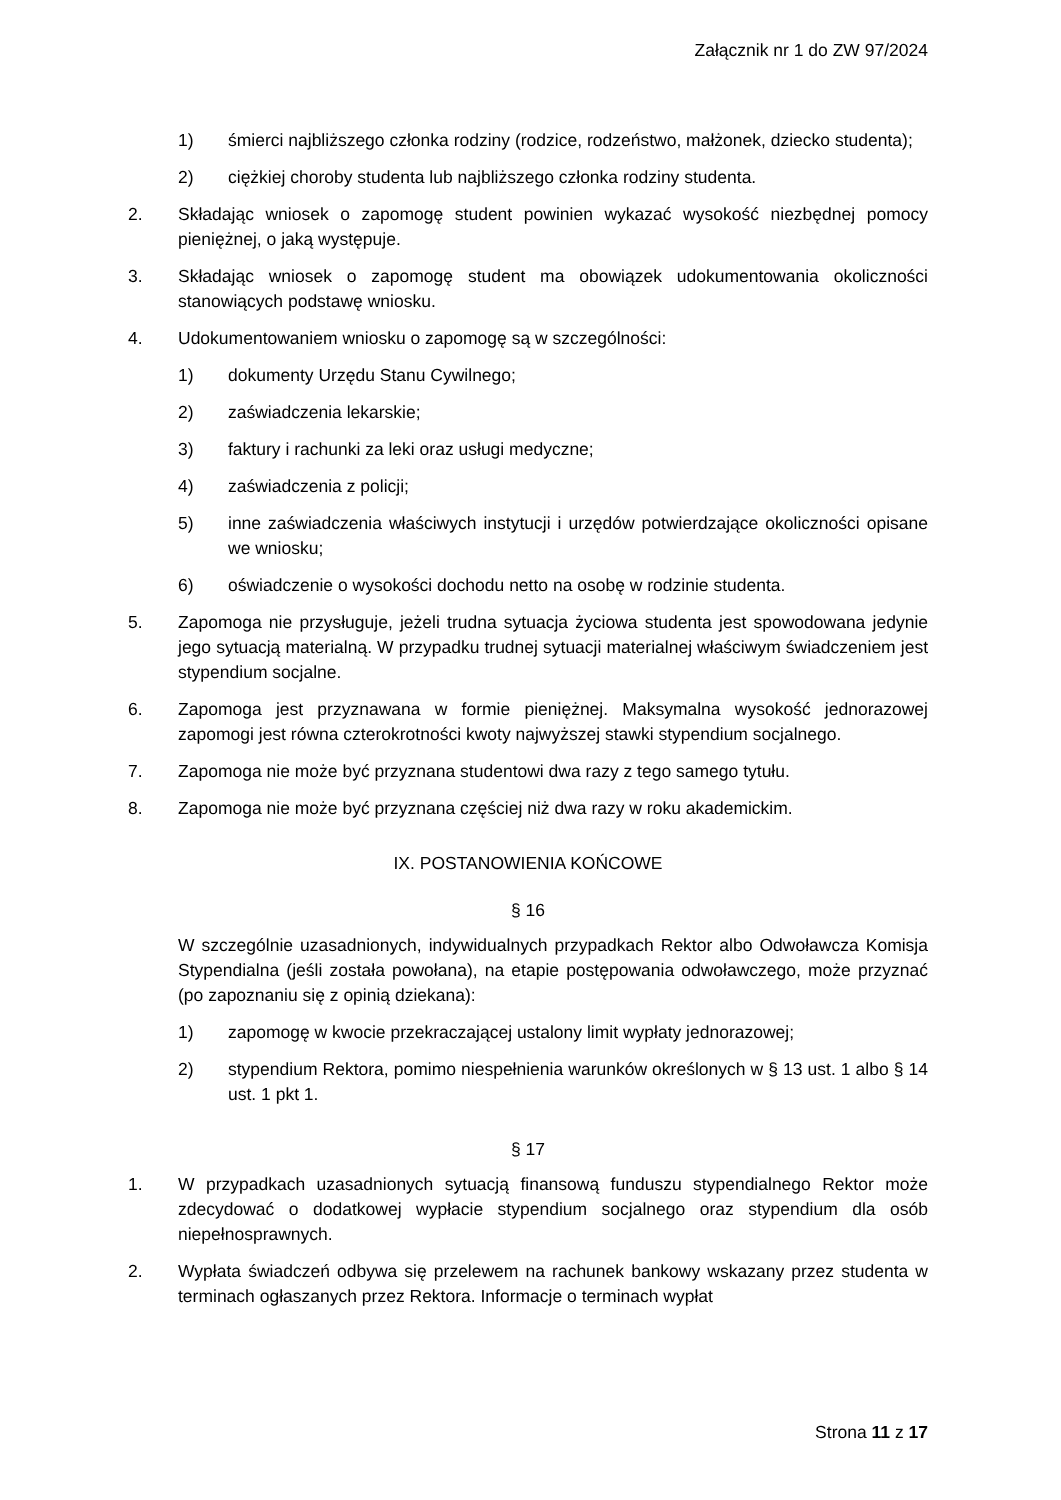Załącznik nr 1 do ZW 97/2024
1) śmierci najbliższego członka rodziny (rodzice, rodzeństwo, małżonek, dziecko studenta);
2) ciężkiej choroby studenta lub najbliższego członka rodziny studenta.
2. Składając wniosek o zapomogę student powinien wykazać wysokość niezbędnej pomocy pieniężnej, o jaką występuje.
3. Składając wniosek o zapomogę student ma obowiązek udokumentowania okoliczności stanowiących podstawę wniosku.
4. Udokumentowaniem wniosku o zapomogę są w szczególności:
1) dokumenty Urzędu Stanu Cywilnego;
2) zaświadczenia lekarskie;
3) faktury i rachunki za leki oraz usługi medyczne;
4) zaświadczenia z policji;
5) inne zaświadczenia właściwych instytucji i urzędów potwierdzające okoliczności opisane we wniosku;
6) oświadczenie o wysokości dochodu netto na osobę w rodzinie studenta.
5. Zapomoga nie przysługuje, jeżeli trudna sytuacja życiowa studenta jest spowodowana jedynie jego sytuacją materialną. W przypadku trudnej sytuacji materialnej właściwym świadczeniem jest stypendium socjalne.
6. Zapomoga jest przyznawana w formie pieniężnej. Maksymalna wysokość jednorazowej zapomogi jest równa czterokrotności kwoty najwyższej stawki stypendium socjalnego.
7. Zapomoga nie może być przyznana studentowi dwa razy z tego samego tytułu.
8. Zapomoga nie może być przyznana częściej niż dwa razy w roku akademickim.
IX. POSTANOWIENIA KOŃCOWE
§ 16
W szczególnie uzasadnionych, indywidualnych przypadkach Rektor albo Odwoławcza Komisja Stypendialna (jeśli została powołana), na etapie postępowania odwoławczego, może przyznać (po zapoznaniu się z opinią dziekana):
1) zapomogę w kwocie przekraczającej ustalony limit wypłaty jednorazowej;
2) stypendium Rektora, pomimo niespełnienia warunków określonych w § 13 ust. 1 albo § 14 ust. 1 pkt 1.
§ 17
1. W przypadkach uzasadnionych sytuacją finansową funduszu stypendialnego Rektor może zdecydować o dodatkowej wypłacie stypendium socjalnego oraz stypendium dla osób niepełnosprawnych.
2. Wypłata świadczeń odbywa się przelewem na rachunek bankowy wskazany przez studenta w terminach ogłaszanych przez Rektora. Informacje o terminach wypłat
Strona 11 z 17